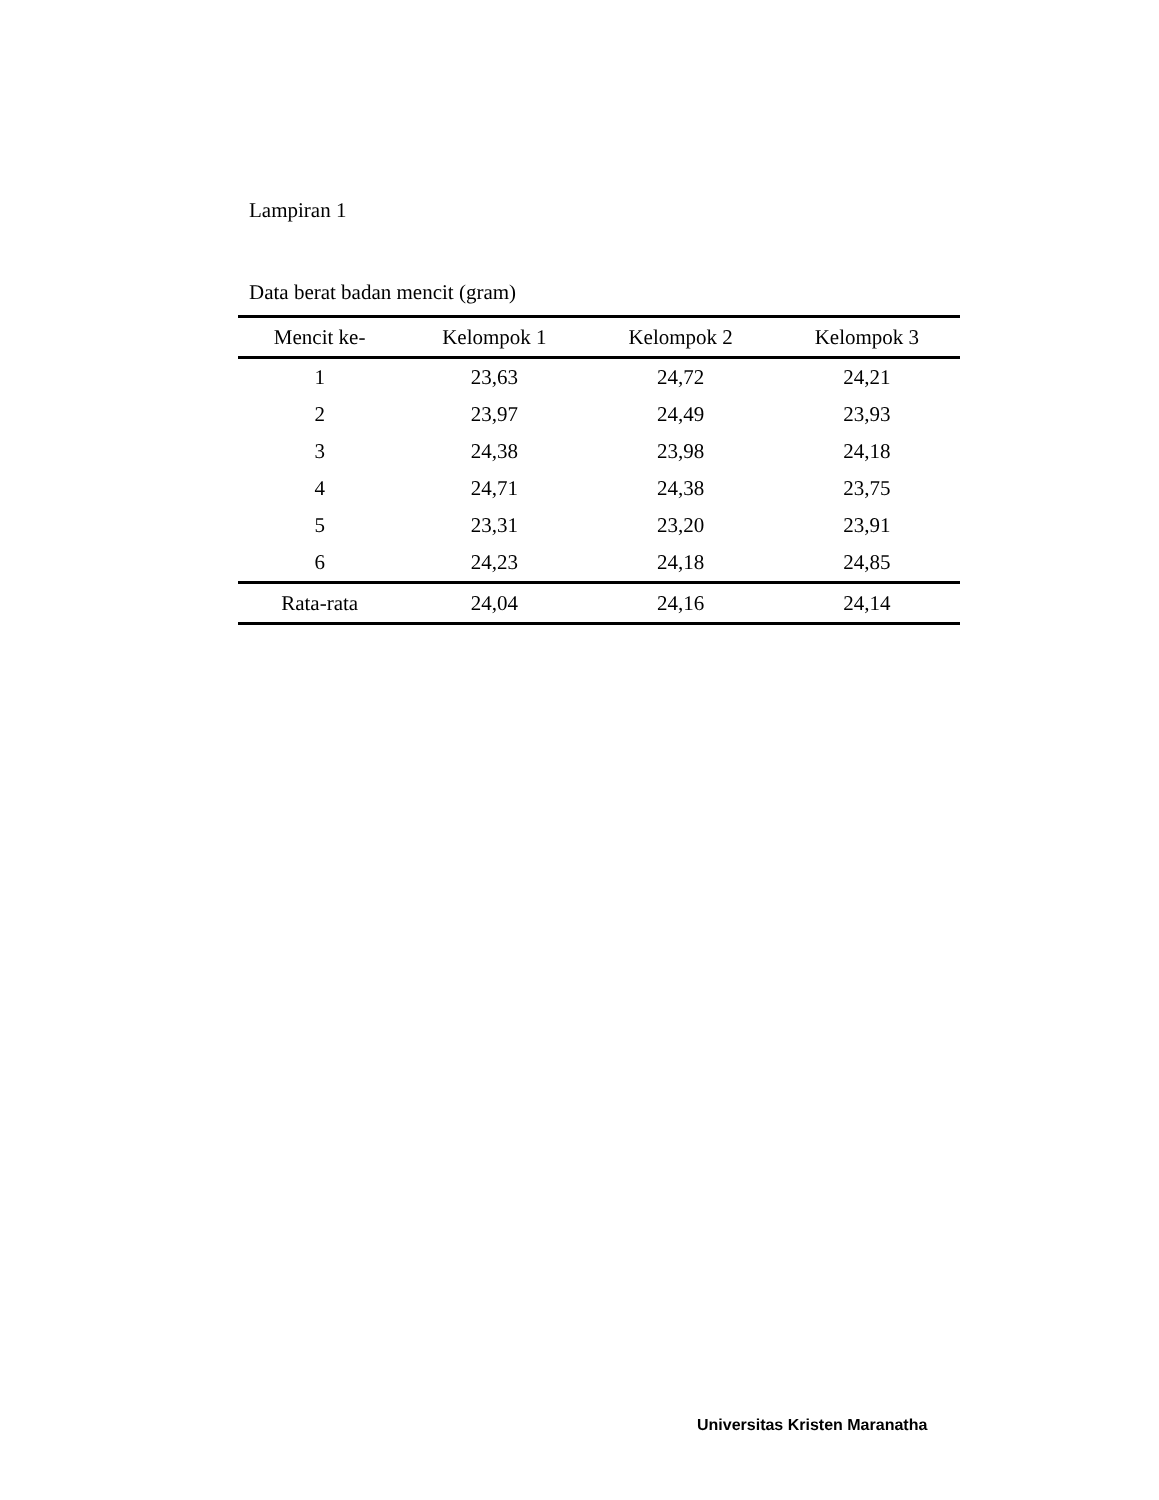Lampiran 1
Data berat badan mencit (gram)
| Mencit ke- | Kelompok 1 | Kelompok 2 | Kelompok 3 |
| --- | --- | --- | --- |
| 1 | 23,63 | 24,72 | 24,21 |
| 2 | 23,97 | 24,49 | 23,93 |
| 3 | 24,38 | 23,98 | 24,18 |
| 4 | 24,71 | 24,38 | 23,75 |
| 5 | 23,31 | 23,20 | 23,91 |
| 6 | 24,23 | 24,18 | 24,85 |
| Rata-rata | 24,04 | 24,16 | 24,14 |
Universitas Kristen Maranatha